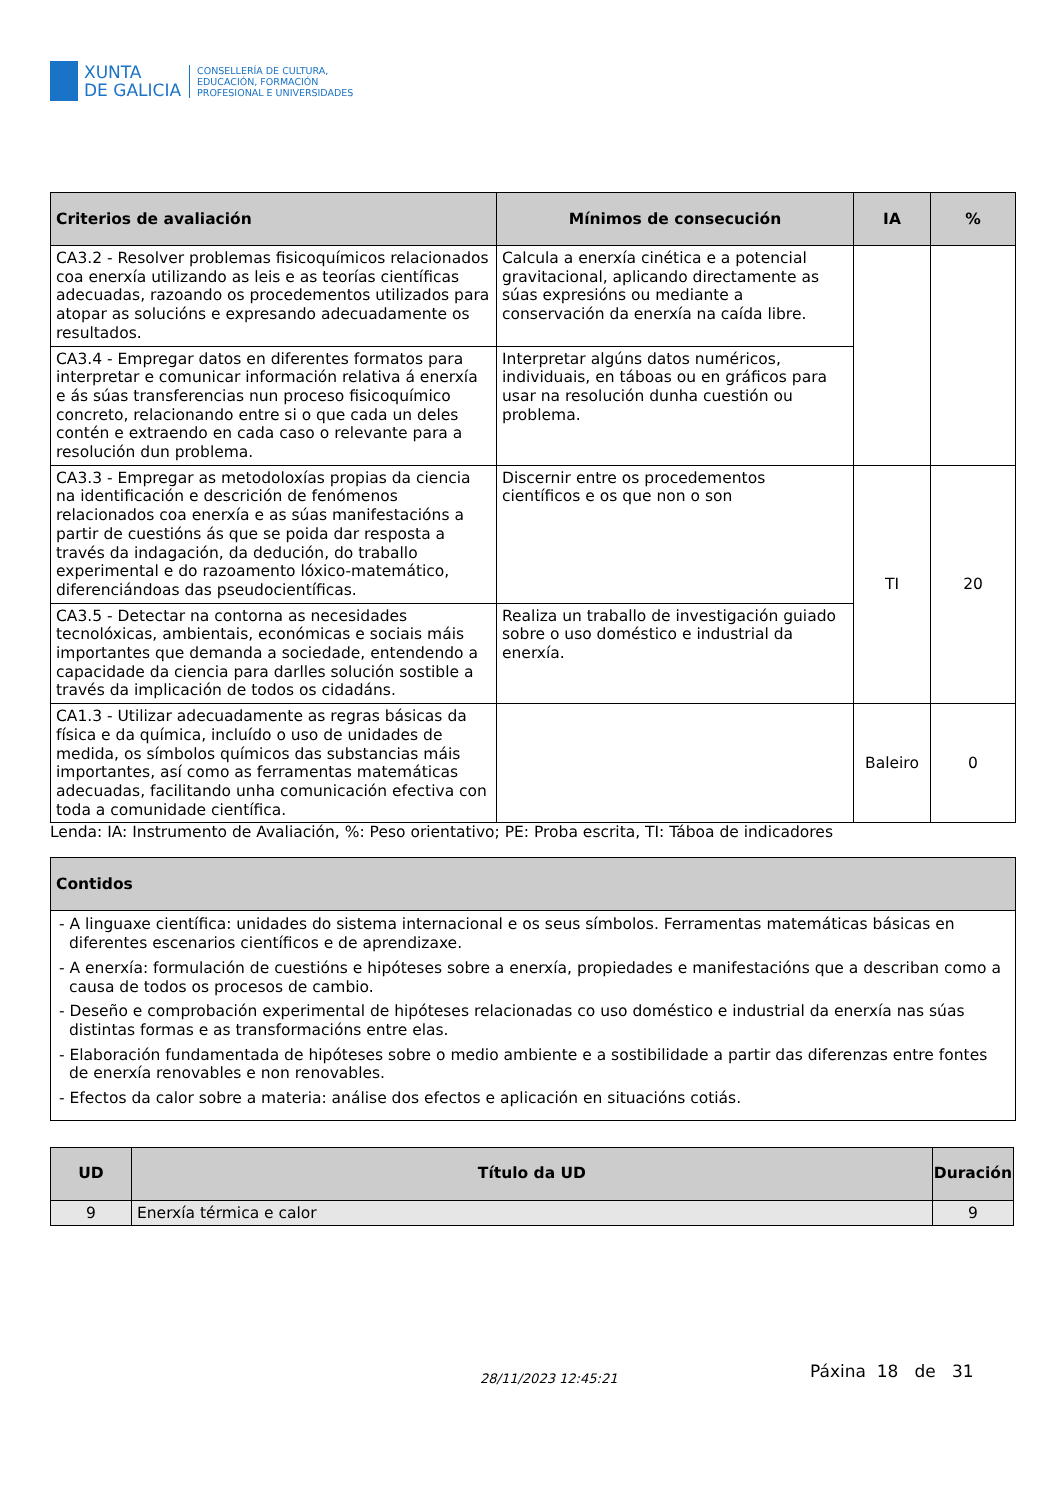XUNTA
DE GALICIA
CONSELLERÍA DE CULTURA,
EDUCACIÓN, FORMACIÓN
PROFESIONAL E UNIVERSIDADES
| Criterios de avaliación | Mínimos de consecución | IA | % |
| --- | --- | --- | --- |
| CA3.2 - Resolver problemas fisicoquímicos relacionados coa enerxía utilizando as leis e as teorías científicas adecuadas, razoando os procedementos utilizados para atopar as solucións e expresando adecuadamente os resultados. | Calcula a enerxía cinética e a potencial gravitacional, aplicando directamente as súas expresións ou mediante a conservación da enerxía na caída libre. | | |
| CA3.4 - Empregar datos en diferentes formatos para interpretar e comunicar información relativa á enerxía e ás súas transferencias nun proceso fisicoquímico concreto, relacionando entre si o que cada un deles contén e extraendo en cada caso o relevante para a resolución dun problema. | Interpretar algúns datos numéricos, individuais, en táboas ou en gráficos para usar na resolución dunha cuestión ou problema. | | |
| CA3.3 - Empregar as metodoloxías propias da ciencia na identificación e descrición de fenómenos relacionados coa enerxía e as súas manifestacións a partir de cuestións ás que se poida dar resposta a través da indagación, da dedución, do traballo experimental e do razoamento lóxico-matemático, diferenciándoas das pseudocientíficas. | Discernir entre os procedementos científicos e os que non o son | TI | 20 |
| CA3.5 - Detectar na contorna as necesidades tecnolóxicas, ambientais, económicas e sociais máis importantes que demanda a sociedade, entendendo a capacidade da ciencia para darlles solución sostible a través da implicación de todos os cidadáns. | Realiza un traballo de investigación guiado sobre o uso doméstico e industrial da enerxía. | | |
| CA1.3 - Utilizar adecuadamente as regras básicas da física e da química, incluído o uso de unidades de medida, os símbolos químicos das substancias máis importantes, así como as ferramentas matemáticas adecuadas, facilitando unha comunicación efectiva con toda a comunidade científica. | | Baleiro | 0 |
Lenda: IA: Instrumento de Avaliación, %: Peso orientativo; PE: Proba escrita, TI: Táboa de indicadores
| Contidos |
| --- |
| - A linguaxe científica: unidades do sistema internacional e os seus símbolos. Ferramentas matemáticas básicas en diferentes escenarios científicos e de aprendizaxe. - A enerxía: formulación de cuestións e hipóteses sobre a enerxía, propiedades e manifestacións que a describan como a causa de todos os procesos de cambio. - Deseño e comprobación experimental de hipóteses relacionadas co uso doméstico e industrial da enerxía nas súas distintas formas e as transformacións entre elas. - Elaboración fundamentada de hipóteses sobre o medio ambiente e a sostibilidade a partir das diferenzas entre fontes de enerxía renovables e non renovables. - Efectos da calor sobre a materia: análise dos efectos e aplicación en situacións cotiás. |
| UD | Título da UD | Duración |
| --- | --- | --- |
| 9 | Enerxía térmica e calor | 9 |
28/11/2023 12:45:21
Páxina 18 de 31